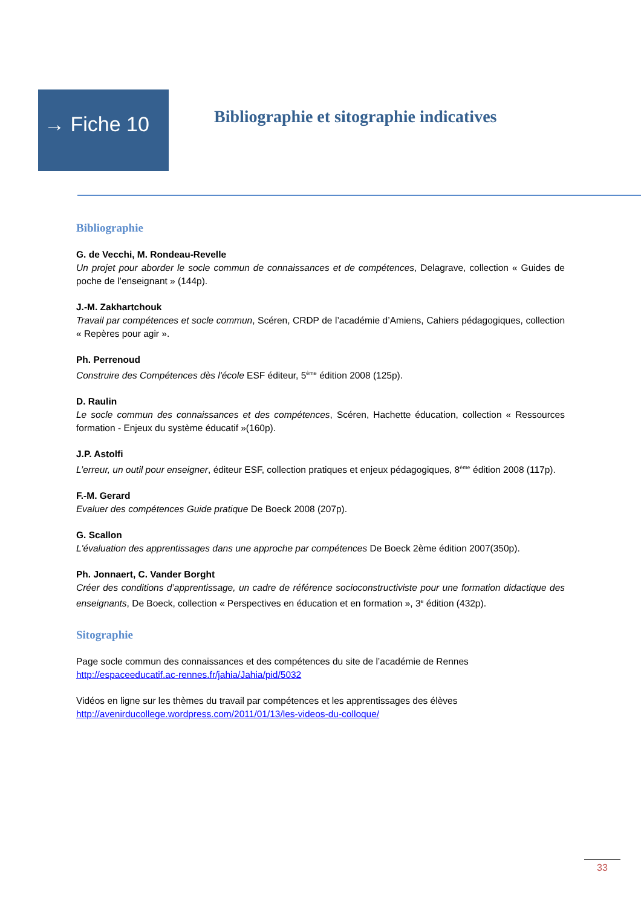→ Fiche 10
Bibliographie et sitographie indicatives
Bibliographie
G. de Vecchi, M. Rondeau-Revelle
Un projet pour aborder le socle commun de connaissances et de compétences, Delagrave, collection « Guides de poche de l’enseignant » (144p).
J.-M. Zakhartchouk
Travail par compétences et socle commun, Scéren, CRDP de l’académie d’Amiens, Cahiers pédagogiques, collection « Repères pour agir ».
Ph. Perrenoud
Construire des Compétences dès l'école ESF éditeur, 5<sup>ème</sup> édition 2008 (125p).
D. Raulin
Le socle commun des connaissances et des compétences, Scéren, Hachette éducation, collection « Ressources formation - Enjeux du système éducatif »(160p).
J.P. Astolfi
L’erreur, un outil pour enseigner, éditeur ESF, collection pratiques et enjeux pédagogiques, 8<sup>ème</sup> édition 2008 (117p).
F.-M. Gerard
Evaluer des compétences Guide pratique De Boeck 2008 (207p).
G. Scallon
L'évaluation des apprentissages dans une approche par compétences De Boeck 2ème édition 2007(350p).
Ph. Jonnaert, C. Vander Borght
Créer des conditions d’apprentissage, un cadre de référence socioconstructiviste pour une formation didactique des enseignants, De Boeck, collection « Perspectives en éducation et en formation », 3<sup>e</sup> édition (432p).
Sitographie
Page socle commun des connaissances et des compétences du site de l’académie de Rennes
http://espaceeducatif.ac-rennes.fr/jahia/Jahia/pid/5032
Vidéos en ligne sur les thèmes du travail par compétences et les apprentissages des élèves
http://avenirducollege.wordpress.com/2011/01/13/les-videos-du-colloque/
33